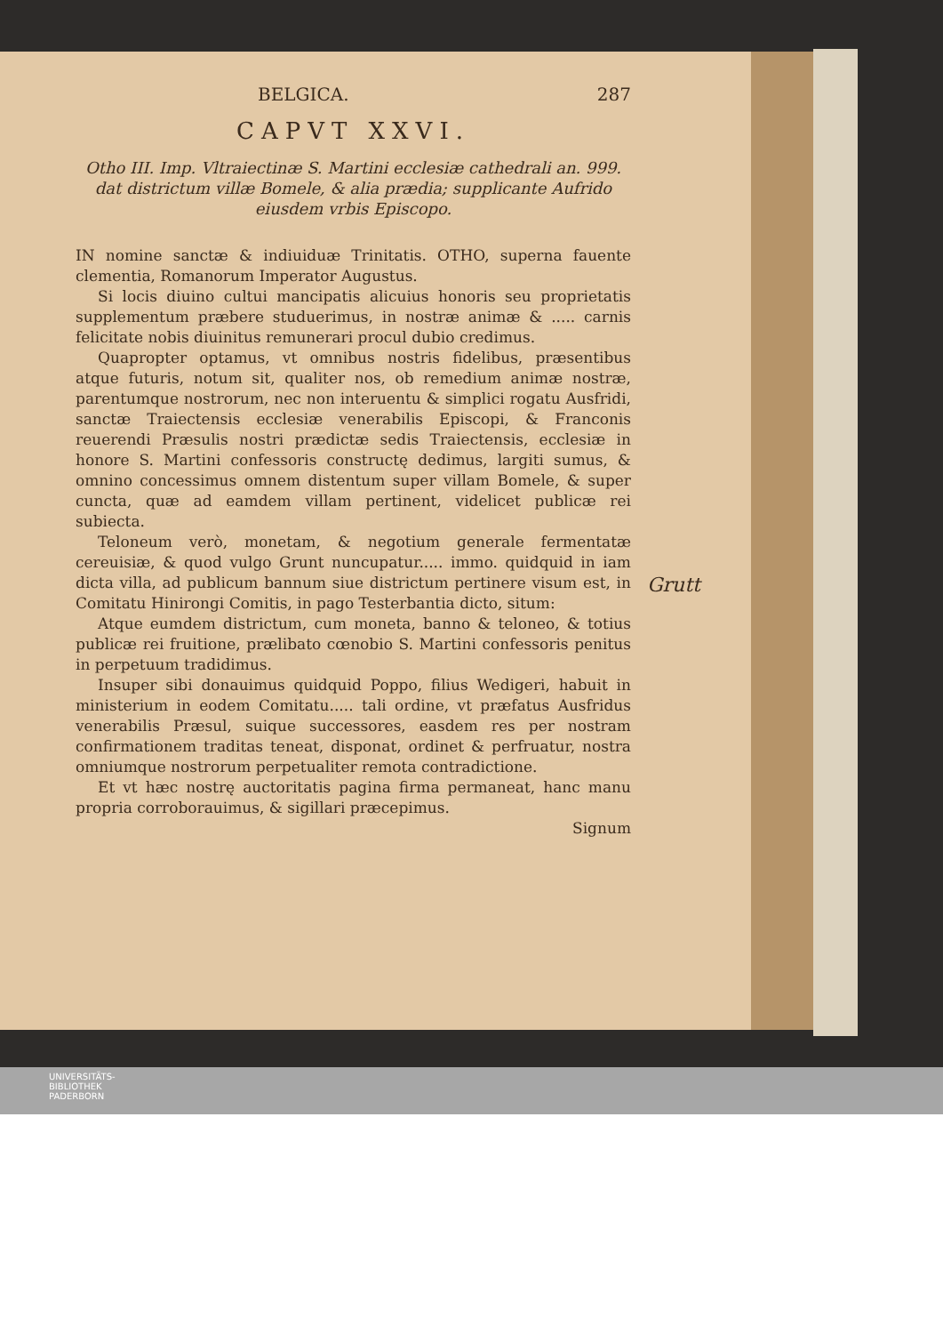BELGICA. 287
CAPVT XXVI.
Otho III. Imp. Vltraiectinæ S. Martini ecclesiæ cathedrali an. 999. dat districtum villæ Bomele, & alia prædia; supplicante Aufrido eiusdem vrbis Episcopo.
IN nomine sanctæ & indiuiduæ Trinitatis. OTHO, superna fauente clementia, Romanorum Imperator Augustus.
Si locis diuino cultui mancipatis alicuius honoris seu proprietatis supplementum præbere studuerimus, in nostræ animæ & ..... carnis felicitate nobis diuinitus remunerari procul dubio credimus.
Quapropter optamus, vt omnibus nostris fidelibus, præsentibus atque futuris, notum sit, qualiter nos, ob remedium animæ nostræ, parentumque nostrorum, nec non interuentu & simplici rogatu Ausfridi, sanctæ Traiectensis ecclesiæ venerabilis Episcopi, & Franconis reuerendi Præsulis nostri prædictæ sedis Traiectensis, ecclesiæ in honore S. Martini confessoris constructę dedimus, largiti sumus, & omnino concessimus omnem distentum super villam Bomele, & super cuncta, quæ ad eamdem villam pertinent, videlicet publicæ rei subiecta.
Teloneum verò, monetam, & negotium generale fermentatæ cereuisiæ, & quod vulgo Grunt nuncupatur..... immo. quidquid in iam dicta villa, ad publicum bannum siue districtum pertinere visum est, in Comitatu Hinirongi Comitis, in pago Testerbantia dicto, situm:
Atque eumdem districtum, cum moneta, banno & teloneo, & totius publicæ rei fruitione, prælibato cœnobio S. Martini confessoris penitus in perpetuum tradidimus.
Insuper sibi donauimus quidquid Poppo, filius Wedigeri, habuit in ministerium in eodem Comitatu..... tali ordine, vt præfatus Ausfridus venerabilis Præsul, suique successores, easdem res per nostram confirmationem traditas teneat, disponat, ordinet & perfruatur, nostra omniumque nostrorum perpetualiter remota contradictione.
Et vt hæc nostrę auctoritatis pagina firma permaneat, hanc manu propria corroborauimus, & sigillari præcepimus.
Signum
Grutt
UNIVERSITÄTS-
BIBLIOTHEK
PADERBORN